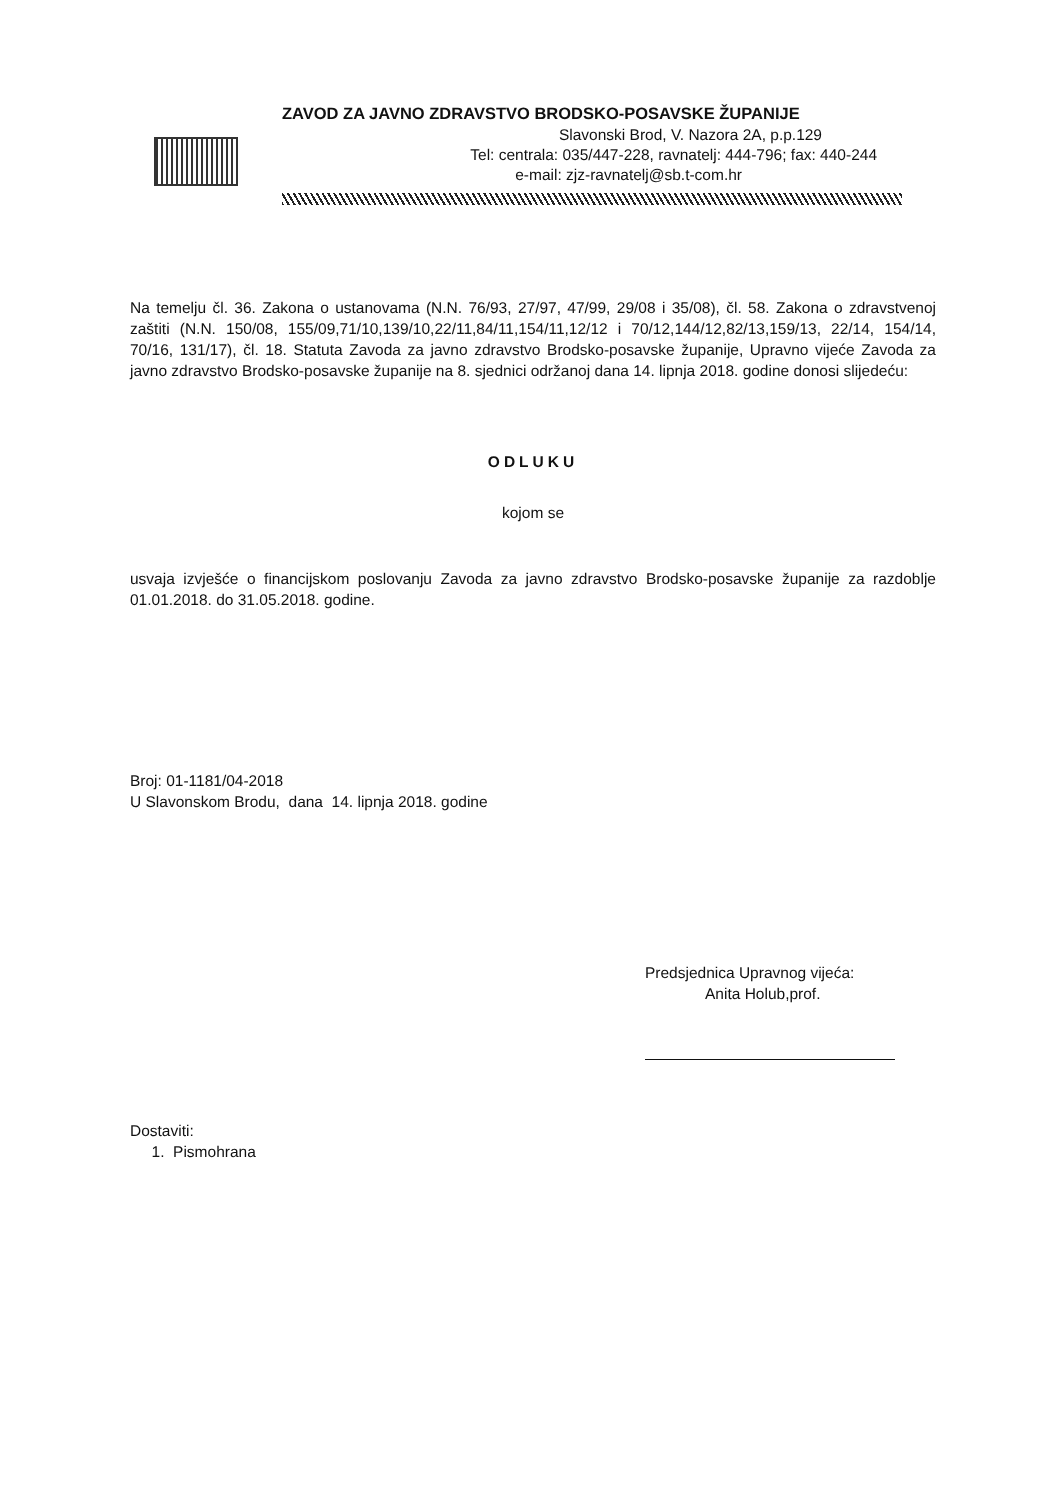ZAVOD ZA JAVNO ZDRAVSTVO BRODSKO-POSAVSKE ŽUPANIJE
Slavonski Brod, V. Nazora 2A, p.p.129
Tel: centrala: 035/447-228, ravnatelj: 444-796; fax: 440-244
e-mail: zjz-ravnatelj@sb.t-com.hr
Na temelju čl. 36. Zakona o ustanovama (N.N. 76/93, 27/97, 47/99, 29/08 i 35/08), čl. 58. Zakona o zdravstvenoj zaštiti (N.N. 150/08, 155/09,71/10,139/10,22/11,84/11,154/11,12/12 i 70/12,144/12,82/13,159/13, 22/14, 154/14, 70/16, 131/17), čl. 18. Statuta Zavoda za javno zdravstvo Brodsko-posavske županije, Upravno vijeće Zavoda za javno zdravstvo Brodsko-posavske županije na 8. sjednici održanoj dana 14. lipnja 2018. godine donosi slijedeću:
ODLUKU
kojom se
usvaja izvješće o financijskom poslovanju Zavoda za javno zdravstvo Brodsko-posavske županije za razdoblje 01.01.2018. do 31.05.2018. godine.
Broj: 01-1181/04-2018
U Slavonskom Brodu, dana 14. lipnja 2018. godine
Predsjednica Upravnog vijeća:
Anita Holub,prof.
Dostaviti:
1. Pismohrana